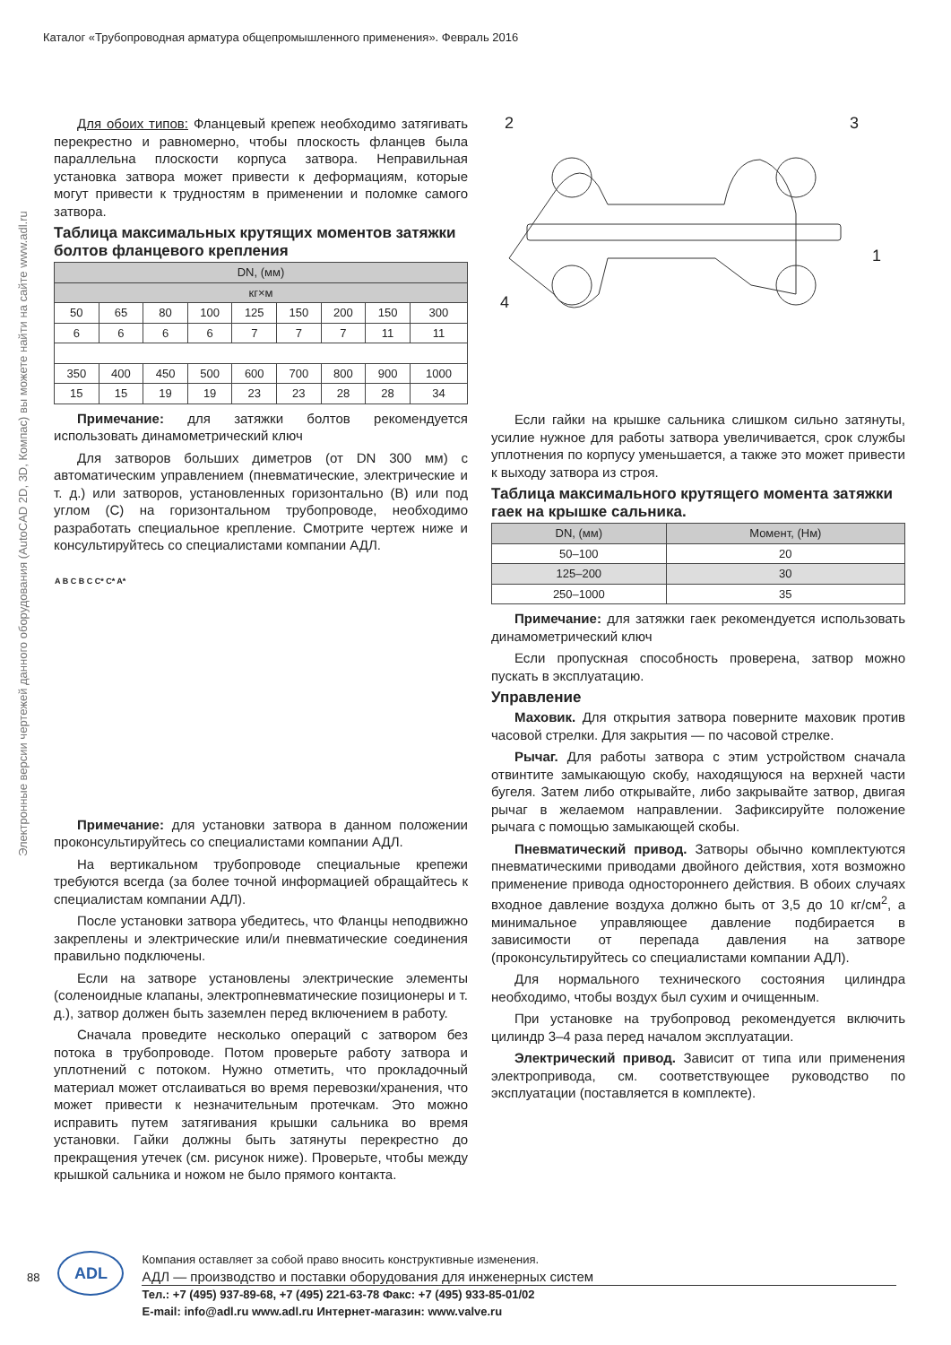Каталог «Трубопроводная арматура общепромышленного применения». Февраль 2016
Электронные версии чертежей данного оборудования (AutoCAD 2D, 3D, Компас) вы можете найти на сайте www.adl.ru
Для обоих типов: Фланцевый крепеж необходимо затягивать перекрестно и равномерно, чтобы плоскость фланцев была параллельна плоскости корпуса затвора. Неправильная установка затвора может привести к деформациям, которые могут привести к трудностям в применении и поломке самого затвора.
Таблица максимальных крутящих моментов затяжки болтов фланцевого крепления
| DN, (мм) | | | | | | | | |
| --- | --- | --- | --- | --- | --- | --- | --- | --- |
| кг×м | | | | | | | | |
| 50 | 65 | 80 | 100 | 125 | 150 | 200 | 150 | 300 |
| 6 | 6 | 6 | 6 | 7 | 7 | 7 | 11 | 11 |
| 350 | 400 | 450 | 500 | 600 | 700 | 800 | 900 | 1000 |
| 15 | 15 | 19 | 19 | 23 | 23 | 28 | 28 | 34 |
Примечание: для затяжки болтов рекомендуется использовать динамометрический ключ
Для затворов больших диметров (от DN 300 мм) с автоматическим управлением (пневматические, электрические и т. д.) или затворов, установленных горизонтально (B) или под углом (C) на горизонтальном трубопроводе, необходимо разработать специальное крепление. Смотрите чертеж ниже и консультируйтесь со специалистами компании АДЛ.
A B C B C C* C* A*
Примечание: для установки затвора в данном положении проконсультируйтесь со специалистами компании АДЛ.
На вертикальном трубопроводе специальные крепежи требуются всегда (за более точной информацией обращайтесь к специалистам компании АДЛ).
После установки затвора убедитесь, что Фланцы неподвижно закреплены и электрические или/и пневматические соединения правильно подключены.
Если на затворе установлены электрические элементы (соленоидные клапаны, электропневматические позиционеры и т. д.), затвор должен быть заземлен перед включением в работу.
Сначала проведите несколько операций с затвором без потока в трубопроводе. Потом проверьте работу затвора и уплотнений с потоком. Нужно отметить, что прокладочный материал может отслаиваться во время перевозки/хранения, что может привести к незначительным протечкам. Это можно исправить путем затягивания крышки сальника во время установки. Гайки должны быть затянуты перекрестно до прекращения утечек (см. рисунок ниже). Проверьте, чтобы между крышкой сальника и ножом не было прямого контакта.
2 3
1
4
Если гайки на крышке сальника слишком сильно затянуты, усилие нужное для работы затвора увеличивается, срок службы уплотнения по корпусу уменьшается, а также это может привести к выходу затвора из строя.
Таблица максимального крутящего момента затяжки гаек на крышке сальника.
| DN, (мм) | Момент, (Нм) |
| --- | --- |
| 50–100 | 20 |
| 125–200 | 30 |
| 250–1000 | 35 |
Примечание: для затяжки гаек рекомендуется использовать динамометрический ключ
Если пропускная способность проверена, затвор можно пускать в эксплуатацию.
Управление
Маховик. Для открытия затвора поверните маховик против часовой стрелки. Для закрытия — по часовой стрелке.
Рычаг. Для работы затвора с этим устройством сначала отвинтите замыкающую скобу, находящуюся на верхней части бугеля. Затем либо открывайте, либо закрывайте затвор, двигая рычаг в желаемом направлении. Зафиксируйте положение рычага с помощью замыкающей скобы.
Пневматический привод. Затворы обычно комплектуются пневматическими приводами двойного действия, хотя возможно применение привода одностороннего действия. В обоих случаях входное давление воздуха должно быть от 3,5 до 10 кг/см<sup>2</sup>, а минимальное управляющее давление подбирается в зависимости от перепада давления на затворе (проконсультируйтесь со специалистами компании АДЛ).
Для нормального технического состояния цилиндра необходимо, чтобы воздух был сухим и очищенным.
При установке на трубопровод рекомендуется включить цилиндр 3–4 раза перед началом эксплуатации.
Электрический привод. Зависит от типа или применения электропривода, см. соответствующее руководство по эксплуатации (поставляется в комплекте).
88
ADL
Компания оставляет за собой право вносить конструктивные изменения.
АДЛ — производство и поставки оборудования для инженерных систем
Тел.: +7 (495) 937-89-68, +7 (495) 221-63-78 Факс: +7 (495) 933-85-01/02
E-mail: info@adl.ru www.adl.ru Интернет-магазин: www.valve.ru